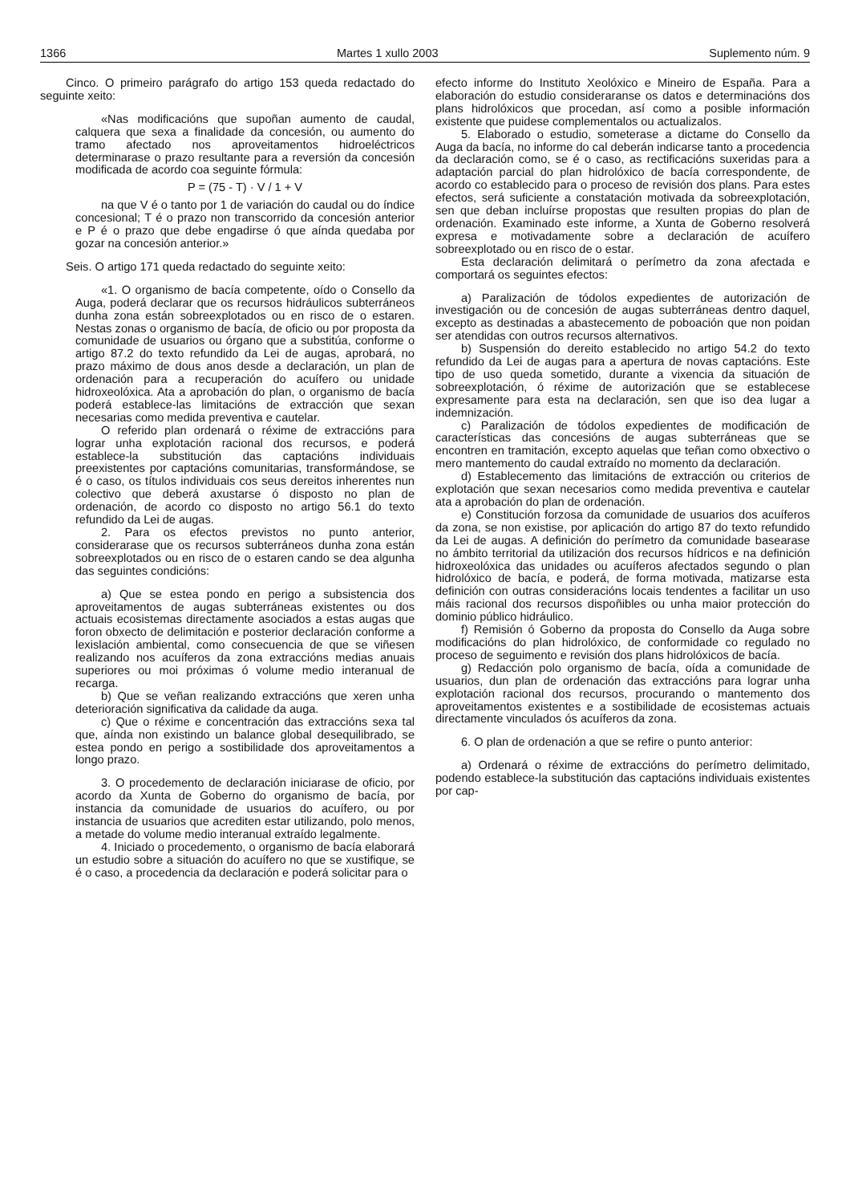1366 Martes 1 xullo 2003 Suplemento núm. 9
Cinco. O primeiro parágrafo do artigo 153 queda redactado do seguinte xeito:
«Nas modificacións que supoñan aumento de caudal, calquera que sexa a finalidade da concesión, ou aumento do tramo afectado nos aproveitamentos hidroeléctricos determinarase o prazo resultante para a reversión da concesión modificada de acordo coa seguinte fórmula:
P = (75 - T) · V / 1 + V
na que V é o tanto por 1 de variación do caudal ou do índice concesional; T é o prazo non transcorrido da concesión anterior e P é o prazo que debe engadirse ó que aínda quedaba por gozar na concesión anterior.»
Seis. O artigo 171 queda redactado do seguinte xeito:
«1. O organismo de bacía competente, oído o Consello da Auga, poderá declarar que os recursos hidráulicos subterráneos dunha zona están sobreexplotados ou en risco de o estaren. Nestas zonas o organismo de bacía, de oficio ou por proposta da comunidade de usuarios ou órgano que a substitúa, conforme o artigo 87.2 do texto refundido da Lei de augas, aprobará, no prazo máximo de dous anos desde a declaración, un plan de ordenación para a recuperación do acuífero ou unidade hidroxeolóxica. Ata a aprobación do plan, o organismo de bacía poderá establece-las limitacións de extracción que sexan necesarias como medida preventiva e cautelar.
O referido plan ordenará o réxime de extraccións para lograr unha explotación racional dos recursos, e poderá establece-la substitución das captacións individuais preexistentes por captacións comunitarias, transformándose, se é o caso, os títulos individuais cos seus dereitos inherentes nun colectivo que deberá axustarse ó disposto no plan de ordenación, de acordo co disposto no artigo 56.1 do texto refundido da Lei de augas.
2. Para os efectos previstos no punto anterior, considerarase que os recursos subterráneos dunha zona están sobreexplotados ou en risco de o estaren cando se dea algunha das seguintes condicións:
a) Que se estea pondo en perigo a subsistencia dos aproveitamentos de augas subterráneas existentes ou dos actuais ecosistemas directamente asociados a estas augas que foron obxecto de delimitación e posterior declaración conforme a lexislación ambiental, como consecuencia de que se viñesen realizando nos acuíferos da zona extraccións medias anuais superiores ou moi próximas ó volume medio interanual de recarga.
b) Que se veñan realizando extraccións que xeren unha deterioración significativa da calidade da auga.
c) Que o réxime e concentración das extraccións sexa tal que, aínda non existindo un balance global desequilibrado, se estea pondo en perigo a sostibilidade dos aproveitamentos a longo prazo.
3. O procedemento de declaración iniciarase de oficio, por acordo da Xunta de Goberno do organismo de bacía, por instancia da comunidade de usuarios do acuífero, ou por instancia de usuarios que acrediten estar utilizando, polo menos, a metade do volume medio interanual extraído legalmente.
4. Iniciado o procedemento, o organismo de bacía elaborará un estudio sobre a situación do acuífero no que se xustifique, se é o caso, a procedencia da declaración e poderá solicitar para o
efecto informe do Instituto Xeolóxico e Mineiro de España. Para a elaboración do estudio consideraranse os datos e determinacións dos plans hidrolóxicos que procedan, así como a posible información existente que puidese complementalos ou actualizalos.
5. Elaborado o estudio, someterase a dictame do Consello da Auga da bacía, no informe do cal deberán indicarse tanto a procedencia da declaración como, se é o caso, as rectificacións suxeridas para a adaptación parcial do plan hidrolóxico de bacía correspondente, de acordo co establecido para o proceso de revisión dos plans. Para estes efectos, será suficiente a constatación motivada da sobreexplotación, sen que deban incluírse propostas que resulten propias do plan de ordenación. Examinado este informe, a Xunta de Goberno resolverá expresa e motivadamente sobre a declaración de acuífero sobreexplotado ou en risco de o estar.
Esta declaración delimitará o perímetro da zona afectada e comportará os seguintes efectos:
a) Paralización de tódolos expedientes de autorización de investigación ou de concesión de augas subterráneas dentro daquel, excepto as destinadas a abastecemento de poboación que non poidan ser atendidas con outros recursos alternativos.
b) Suspensión do dereito establecido no artigo 54.2 do texto refundido da Lei de augas para a apertura de novas captacións. Este tipo de uso queda sometido, durante a vixencia da situación de sobreexplotación, ó réxime de autorización que se establecese expresamente para esta na declaración, sen que iso dea lugar a indemnización.
c) Paralización de tódolos expedientes de modificación de características das concesións de augas subterráneas que se encontren en tramitación, excepto aquelas que teñan como obxectivo o mero mantemento do caudal extraído no momento da declaración.
d) Establecemento das limitacións de extracción ou criterios de explotación que sexan necesarios como medida preventiva e cautelar ata a aprobación do plan de ordenación.
e) Constitución forzosa da comunidade de usuarios dos acuíferos da zona, se non existise, por aplicación do artigo 87 do texto refundido da Lei de augas. A definición do perímetro da comunidade basearase no ámbito territorial da utilización dos recursos hídricos e na definición hidroxeolóxica das unidades ou acuíferos afectados segundo o plan hidrolóxico de bacía, e poderá, de forma motivada, matizarse esta definición con outras consideracións locais tendentes a facilitar un uso máis racional dos recursos dispoñibles ou unha maior protección do dominio público hidráulico.
f) Remisión ó Goberno da proposta do Consello da Auga sobre modificacións do plan hidrolóxico, de conformidade co regulado no proceso de seguimento e revisión dos plans hidrolóxicos de bacía.
g) Redacción polo organismo de bacía, oída a comunidade de usuarios, dun plan de ordenación das extraccións para lograr unha explotación racional dos recursos, procurando o mantemento dos aproveitamentos existentes e a sostibilidade de ecosistemas actuais directamente vinculados ós acuíferos da zona.
6. O plan de ordenación a que se refire o punto anterior:
a) Ordenará o réxime de extraccións do perímetro delimitado, podendo establece-la substitución das captacións individuais existentes por cap-